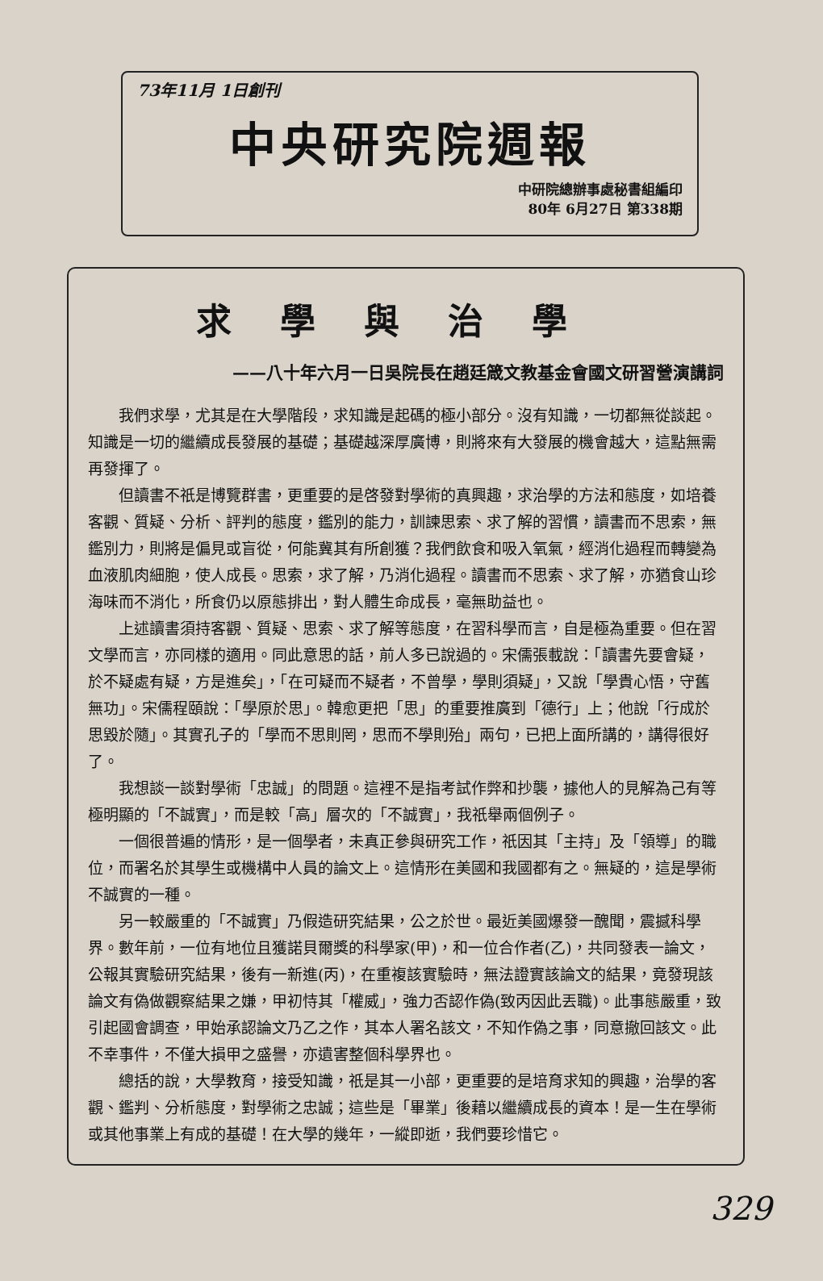73年11月 1日創刊
中央研究院週報
中研院總辦事處秘書組編印
80年 6月27日 第338期
求學與治學
——八十年六月一日吳院長在趙廷箴文教基金會國文研習營演講詞
我們求學，尤其是在大學階段，求知識是起碼的極小部分。沒有知識，一切都無從談起。知識是一切的繼續成長發展的基礎；基礎越深厚廣博，則將來有大發展的機會越大，這點無需再發揮了。
但讀書不祇是博覽群書，更重要的是啓發對學術的真興趣，求治學的方法和態度，如培養客觀、質疑、分析、評判的態度，鑑別的能力，訓諫思索、求了解的習慣，讀書而不思索，無鑑別力，則將是偏見或盲從，何能冀其有所創獲？我們飲食和吸入氧氣，經消化過程而轉變為血液肌肉細胞，使人成長。思索，求了解，乃消化過程。讀書而不思索、求了解，亦猶食山珍海味而不消化，所食仍以原態排出，對人體生命成長，毫無助益也。
上述讀書須持客觀、質疑、思索、求了解等態度，在習科學而言，自是極為重要。但在習文學而言，亦同樣的適用。同此意思的話，前人多已說過的。宋儒張載說：「讀書先要會疑，於不疑處有疑，方是進矣」，「在可疑而不疑者，不曾學，學則須疑」，又說「學貴心悟，守舊無功」。宋儒程頤說：「學原於思」。韓愈更把「思」的重要推廣到「德行」上；他說「行成於思毀於隨」。其實孔子的「學而不思則罔，思而不學則殆」兩句，已把上面所講的，講得很好了。
我想談一談對學術「忠誠」的問題。這裡不是指考試作弊和抄襲，據他人的見解為己有等極明顯的「不誠實」，而是較「高」層次的「不誠實」，我祇舉兩個例子。
一個很普遍的情形，是一個學者，未真正參與研究工作，祇因其「主持」及「領導」的職位，而署名於其學生或機構中人員的論文上。這情形在美國和我國都有之。無疑的，這是學術不誠實的一種。
另一較嚴重的「不誠實」乃假造研究結果，公之於世。最近美國爆發一醜聞，震撼科學界。數年前，一位有地位且獲諾貝爾獎的科學家(甲)，和一位合作者(乙)，共同發表一論文，公報其實驗研究結果，後有一新進(丙)，在重複該實驗時，無法證實該論文的結果，竟發現該論文有偽做觀察結果之嫌，甲初恃其「權威」，強力否認作偽(致丙因此丟職)。此事態嚴重，致引起國會調查，甲始承認論文乃乙之作，其本人署名該文，不知作偽之事，同意撤回該文。此不幸事件，不僅大損甲之盛譽，亦遺害整個科學界也。
總括的說，大學教育，接受知識，祇是其一小部，更重要的是培育求知的興趣，治學的客觀、鑑判、分析態度，對學術之忠誠；這些是「畢業」後藉以繼續成長的資本！是一生在學術或其他事業上有成的基礎！在大學的幾年，一縱即逝，我們要珍惜它。
329